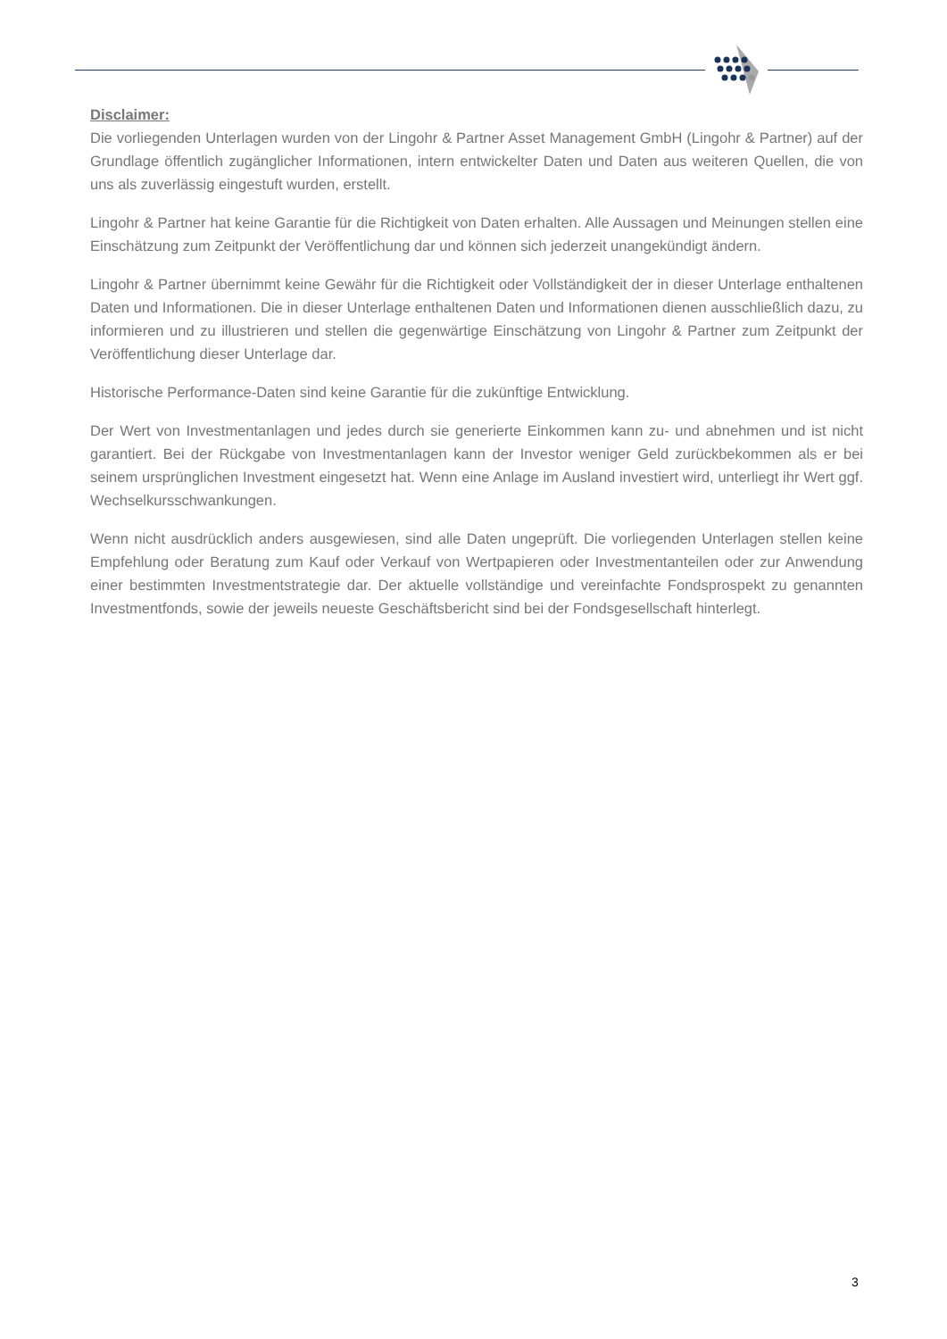Disclaimer:
Die vorliegenden Unterlagen wurden von der Lingohr & Partner Asset Management GmbH (Lingohr & Partner) auf der Grundlage öffentlich zugänglicher Informationen, intern entwickelter Daten und Daten aus weiteren Quellen, die von uns als zuverlässig eingestuft wurden, erstellt.
Lingohr & Partner hat keine Garantie für die Richtigkeit von Daten erhalten. Alle Aussagen und Meinungen stellen eine Einschätzung zum Zeitpunkt der Veröffentlichung dar und können sich jederzeit unangekündigt ändern.
Lingohr & Partner übernimmt keine Gewähr für die Richtigkeit oder Vollständigkeit der in dieser Unterlage enthaltenen Daten und Informationen. Die in dieser Unterlage enthaltenen Daten und Informationen dienen ausschließlich dazu, zu informieren und zu illustrieren und stellen die gegenwärtige Einschätzung von Lingohr & Partner zum Zeitpunkt der Veröffentlichung dieser Unterlage dar.
Historische Performance-Daten sind keine Garantie für die zukünftige Entwicklung.
Der Wert von Investmentanlagen und jedes durch sie generierte Einkommen kann zu- und abnehmen und ist nicht garantiert. Bei der Rückgabe von Investmentanlagen kann der Investor weniger Geld zurückbekommen als er bei seinem ursprünglichen Investment eingesetzt hat. Wenn eine Anlage im Ausland investiert wird, unterliegt ihr Wert ggf. Wechselkursschwankungen.
Wenn nicht ausdrücklich anders ausgewiesen, sind alle Daten ungeprüft. Die vorliegenden Unterlagen stellen keine Empfehlung oder Beratung zum Kauf oder Verkauf von Wertpapieren oder Investmentanteilen oder zur Anwendung einer bestimmten Investmentstrategie dar. Der aktuelle vollständige und vereinfachte Fondsprospekt zu genannten Investmentfonds, sowie der jeweils neueste Geschäftsbericht sind bei der Fondsgesellschaft hinterlegt.
3